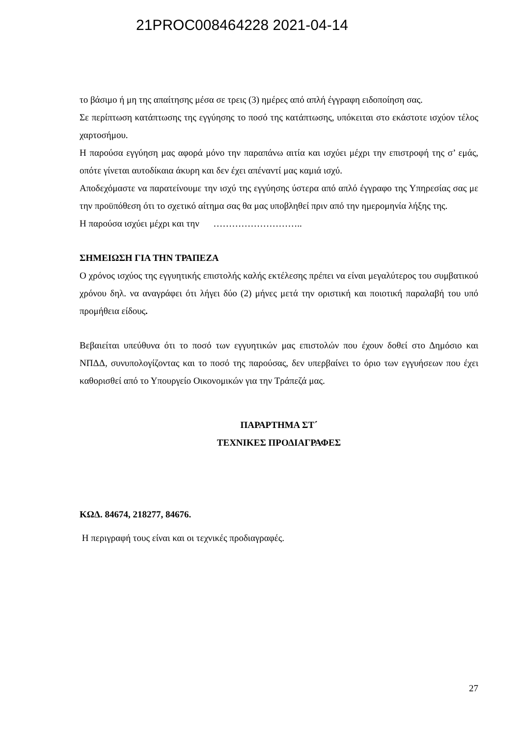21PROC008464228 2021-04-14
το βάσιμο ή μη της απαίτησης μέσα σε τρεις (3) ημέρες από απλή έγγραφη ειδοποίηση σας.
Σε περίπτωση κατάπτωσης της εγγύησης το ποσό της κατάπτωσης, υπόκειται στο εκάστοτε ισχύον τέλος χαρτοσήμου.
Η παρούσα εγγύηση μας αφορά μόνο την παραπάνω αιτία και ισχύει μέχρι την επιστροφή της σ’ εμάς, οπότε γίνεται αυτοδίκαια άκυρη και δεν έχει απέναντί μας καμιά ισχύ.
Αποδεχόμαστε να παρατείνουμε την ισχύ της εγγύησης ύστερα από απλό έγγραφο της Υπηρεσίας σας με την προϋπόθεση ότι το σχετικό αίτημα σας θα μας υποβληθεί πριν από την ημερομηνία λήξης της.
Η παρούσα ισχύει μέχρι και την ………………………..
ΣΗΜΕΙΩΣΗ ΓΙΑ ΤΗΝ ΤΡΑΠΕΖΑ
Ο χρόνος ισχύος της εγγυητικής επιστολής καλής εκτέλεσης πρέπει να είναι μεγαλύτερος του συμβατικού χρόνου δηλ. να αναγράφει ότι λήγει δύο (2) μήνες μετά την οριστική και ποιοτική παραλαβή του υπό προμήθεια είδους.
Βεβαιείται υπεύθυνα ότι το ποσό των εγγυητικών μας επιστολών που έχουν δοθεί στο Δημόσιο και ΝΠΔΔ, συνυπολογίζοντας και το ποσό της παρούσας, δεν υπερβαίνει το όριο των εγγυήσεων που έχει καθορισθεί από το Υπουργείο Οικονομικών για την Τράπεζά μας.
ΠΑΡΑΡΤΗΜΑ ΣΤ΄
ΤΕΧΝΙΚΕΣ ΠΡΟΔΙΑΓΡΑΦΕΣ
ΚΩΔ. 84674, 218277, 84676.
Η περιγραφή τους είναι και οι τεχνικές προδιαγραφές.
27